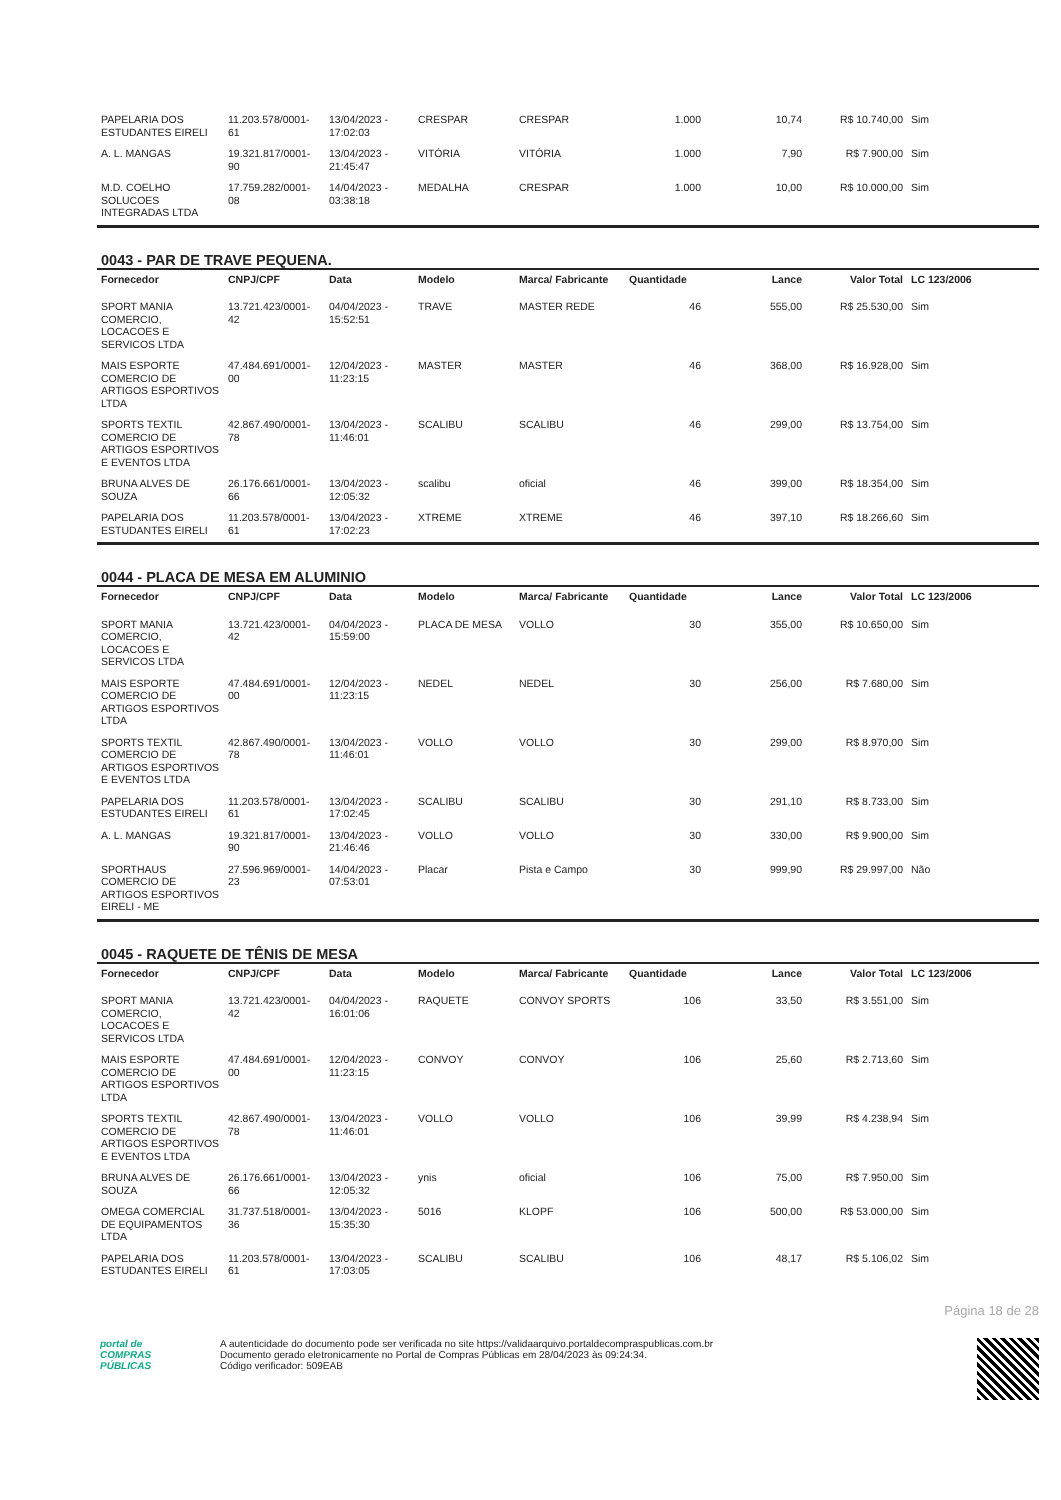| PAPELARIA DOS ESTUDANTES EIRELI | 11.203.578/0001-61 | 13/04/2023 - 17:02:03 | CRESPAR | CRESPAR | 1.000 | 10,74 | R$ 10.740,00 | Sim |
| A. L. MANGAS | 19.321.817/0001-90 | 13/04/2023 - 21:45:47 | VITÓRIA | VITÓRIA | 1.000 | 7,90 | R$ 7.900,00 | Sim |
| M.D. COELHO SOLUCOES INTEGRADAS LTDA | 17.759.282/0001-08 | 14/04/2023 - 03:38:18 | MEDALHA | CRESPAR | 1.000 | 10,00 | R$ 10.000,00 | Sim |
0043 - PAR DE TRAVE PEQUENA.
| Fornecedor | CNPJ/CPF | Data | Modelo | Marca/ Fabricante | Quantidade | Lance | Valor Total | LC 123/2006 |
| --- | --- | --- | --- | --- | --- | --- | --- | --- |
| SPORT MANIA COMERCIO, LOCACOES E SERVICOS LTDA | 13.721.423/0001-42 | 04/04/2023 - 15:52:51 | TRAVE | MASTER REDE | 46 | 555,00 | R$ 25.530,00 | Sim |
| MAIS ESPORTE COMERCIO DE ARTIGOS ESPORTIVOS LTDA | 47.484.691/0001-00 | 12/04/2023 - 11:23:15 | MASTER | MASTER | 46 | 368,00 | R$ 16.928,00 | Sim |
| SPORTS TEXTIL COMERCIO DE ARTIGOS ESPORTIVOS E EVENTOS LTDA | 42.867.490/0001-78 | 13/04/2023 - 11:46:01 | SCALIBU | SCALIBU | 46 | 299,00 | R$ 13.754,00 | Sim |
| BRUNA ALVES DE SOUZA | 26.176.661/0001-66 | 13/04/2023 - 12:05:32 | scalibu | oficial | 46 | 399,00 | R$ 18.354,00 | Sim |
| PAPELARIA DOS ESTUDANTES EIRELI | 11.203.578/0001-61 | 13/04/2023 - 17:02:23 | XTREME | XTREME | 46 | 397,10 | R$ 18.266,60 | Sim |
0044 - PLACA DE MESA EM ALUMINIO
| Fornecedor | CNPJ/CPF | Data | Modelo | Marca/ Fabricante | Quantidade | Lance | Valor Total | LC 123/2006 |
| --- | --- | --- | --- | --- | --- | --- | --- | --- |
| SPORT MANIA COMERCIO, LOCACOES E SERVICOS LTDA | 13.721.423/0001-42 | 04/04/2023 - 15:59:00 | PLACA DE MESA | VOLLO | 30 | 355,00 | R$ 10.650,00 | Sim |
| MAIS ESPORTE COMERCIO DE ARTIGOS ESPORTIVOS LTDA | 47.484.691/0001-00 | 12/04/2023 - 11:23:15 | NEDEL | NEDEL | 30 | 256,00 | R$ 7.680,00 | Sim |
| SPORTS TEXTIL COMERCIO DE ARTIGOS ESPORTIVOS E EVENTOS LTDA | 42.867.490/0001-78 | 13/04/2023 - 11:46:01 | VOLLO | VOLLO | 30 | 299,00 | R$ 8.970,00 | Sim |
| PAPELARIA DOS ESTUDANTES EIRELI | 11.203.578/0001-61 | 13/04/2023 - 17:02:45 | SCALIBU | SCALIBU | 30 | 291,10 | R$ 8.733,00 | Sim |
| A. L. MANGAS | 19.321.817/0001-90 | 13/04/2023 - 21:46:46 | VOLLO | VOLLO | 30 | 330,00 | R$ 9.900,00 | Sim |
| SPORTHAUS COMERCIO DE ARTIGOS ESPORTIVOS EIRELI - ME | 27.596.969/0001-23 | 14/04/2023 - 07:53:01 | Placar | Pista e Campo | 30 | 999,90 | R$ 29.997,00 | Não |
0045 - RAQUETE DE TÊNIS DE MESA
| Fornecedor | CNPJ/CPF | Data | Modelo | Marca/ Fabricante | Quantidade | Lance | Valor Total | LC 123/2006 |
| --- | --- | --- | --- | --- | --- | --- | --- | --- |
| SPORT MANIA COMERCIO, LOCACOES E SERVICOS LTDA | 13.721.423/0001-42 | 04/04/2023 - 16:01:06 | RAQUETE | CONVOY SPORTS | 106 | 33,50 | R$ 3.551,00 | Sim |
| MAIS ESPORTE COMERCIO DE ARTIGOS ESPORTIVOS LTDA | 47.484.691/0001-00 | 12/04/2023 - 11:23:15 | CONVOY | CONVOY | 106 | 25,60 | R$ 2.713,60 | Sim |
| SPORTS TEXTIL COMERCIO DE ARTIGOS ESPORTIVOS E EVENTOS LTDA | 42.867.490/0001-78 | 13/04/2023 - 11:46:01 | VOLLO | VOLLO | 106 | 39,99 | R$ 4.238,94 | Sim |
| BRUNA ALVES DE SOUZA | 26.176.661/0001-66 | 13/04/2023 - 12:05:32 | ynis | oficial | 106 | 75,00 | R$ 7.950,00 | Sim |
| OMEGA COMERCIAL DE EQUIPAMENTOS LTDA | 31.737.518/0001-36 | 13/04/2023 - 15:35:30 | 5016 | KLOPF | 106 | 500,00 | R$ 53.000,00 | Sim |
| PAPELARIA DOS ESTUDANTES EIRELI | 11.203.578/0001-61 | 13/04/2023 - 17:03:05 | SCALIBU | SCALIBU | 106 | 48,17 | R$ 5.106,02 | Sim |
Página 18 de 28
portal de
COMPRAS
PÚBLICAS
A autenticidade do documento pode ser verificada no site https://validaarquivo.portaldecompraspublicas.com.br
Documento gerado eletronicamente no Portal de Compras Públicas em 28/04/2023 às 09:24:34.
Código verificador: 509EAB